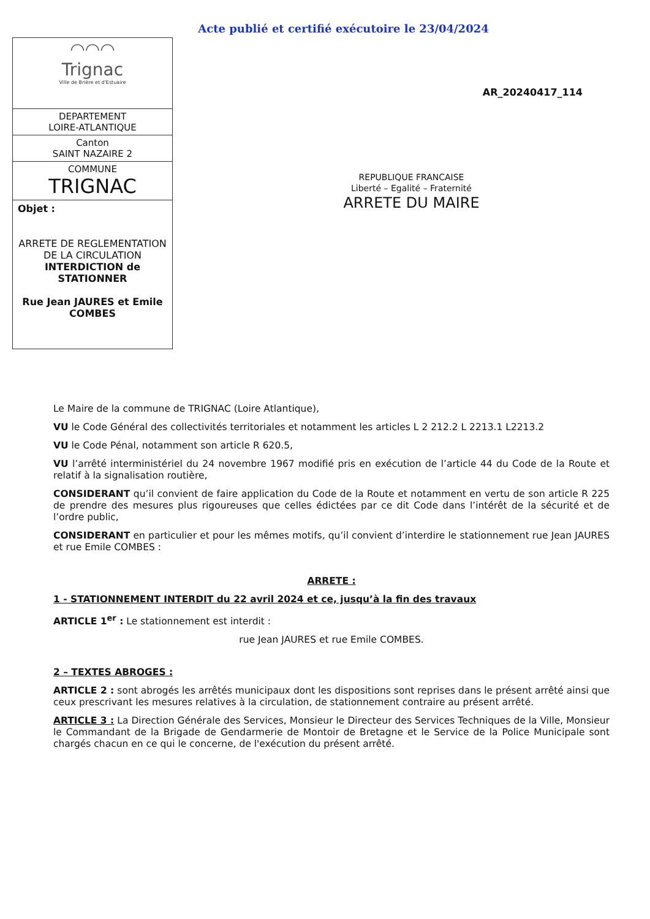Acte publié et certifié exécutoire le 23/04/2024
◠◠◠
Trignac
Ville de Brière et d'Estuaire
DEPARTEMENT
LOIRE-ATLANTIQUE
Canton
SAINT NAZAIRE 2
COMMUNE
TRIGNAC
Objet :
ARRETE DE REGLEMENTATION DE LA CIRCULATION
INTERDICTION de STATIONNER
Rue Jean JAURES et Emile COMBES
AR_20240417_114
REPUBLIQUE FRANCAISE
Liberté – Egalité – Fraternité
ARRETE DU MAIRE
Le Maire de la commune de TRIGNAC (Loire Atlantique),
VU le Code Général des collectivités territoriales et notamment les articles L 2 212.2 L 2213.1 L2213.2
VU le Code Pénal, notamment son article R 620.5,
VU l’arrêté interministériel du 24 novembre 1967 modifié pris en exécution de l’article 44 du Code de la Route et relatif à la signalisation routière,
CONSIDERANT qu’il convient de faire application du Code de la Route et notamment en vertu de son article R 225 de prendre des mesures plus rigoureuses que celles édictées par ce dit Code dans l’intérêt de la sécurité et de l’ordre public,
CONSIDERANT en particulier et pour les mêmes motifs, qu’il convient d’interdire le stationnement rue Jean JAURES et rue Emile COMBES :
ARRETE :
1 - STATIONNEMENT INTERDIT du 22 avril 2024 et ce, jusqu’à la fin des travaux
ARTICLE 1<sup>er</sup> : Le stationnement est interdit :
rue Jean JAURES et rue Emile COMBES.
2 – TEXTES ABROGES :
ARTICLE 2 : sont abrogés les arrêtés municipaux dont les dispositions sont reprises dans le présent arrêté ainsi que ceux prescrivant les mesures relatives à la circulation, de stationnement contraire au présent arrêté.
ARTICLE 3 : La Direction Générale des Services, Monsieur le Directeur des Services Techniques de la Ville, Monsieur le Commandant de la Brigade de Gendarmerie de Montoir de Bretagne et le Service de la Police Municipale sont chargés chacun en ce qui le concerne, de l'exécution du présent arrêté.